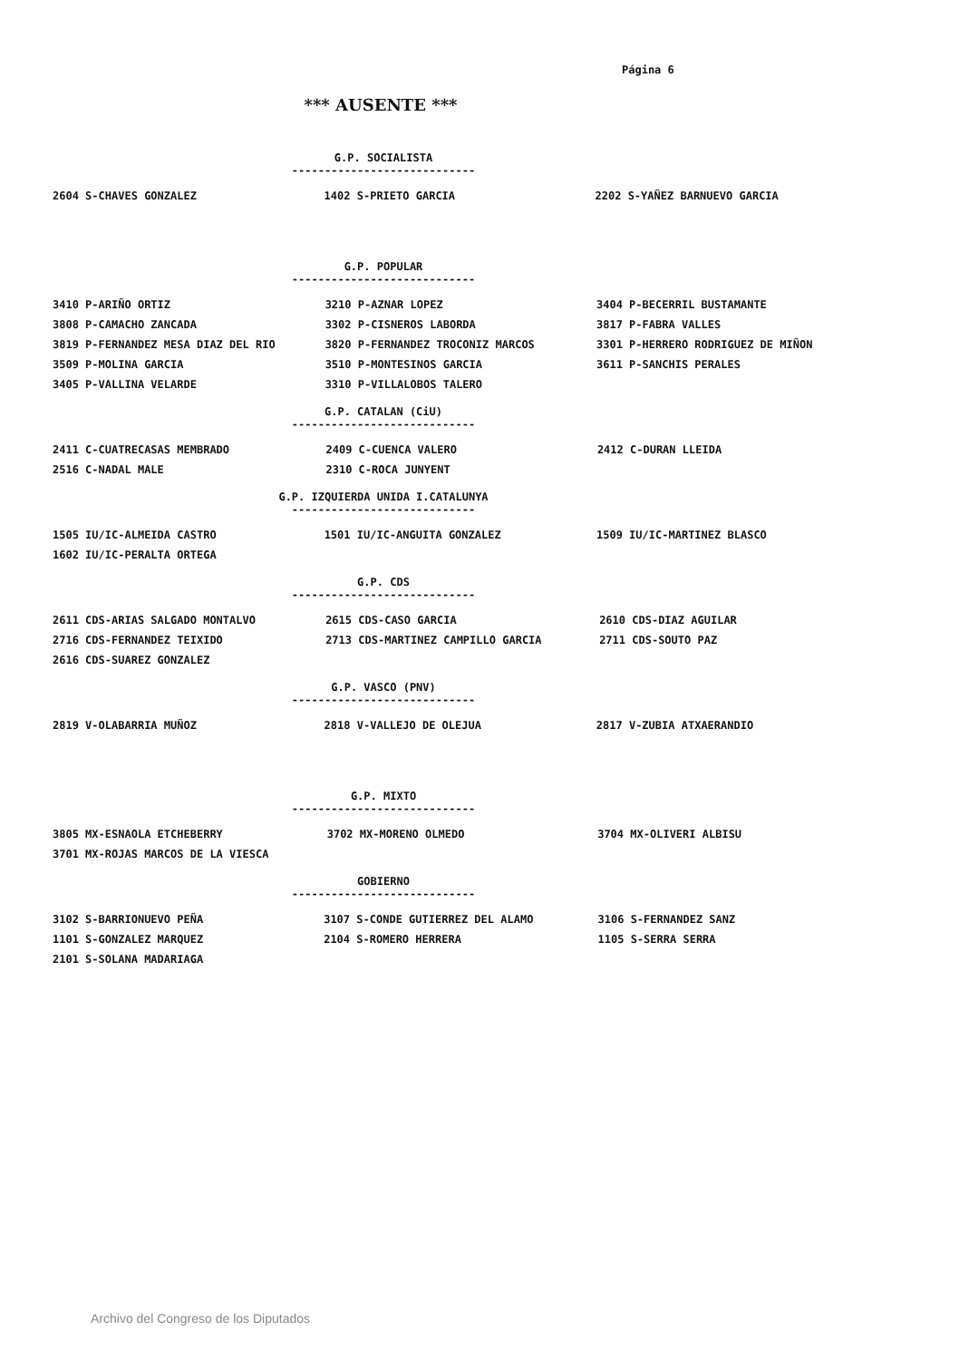Página 6
*** AUSENTE ***
G.P. SOCIALISTA
----------------------------
| 2604 S-CHAVES GONZALEZ | 1402 S-PRIETO GARCIA | 2202 S-YAÑEZ BARNUEVO GARCIA |
G.P. POPULAR
----------------------------
| 3410 P-ARIÑO ORTIZ | 3210 P-AZNAR LOPEZ | 3404 P-BECERRIL BUSTAMANTE |
| 3808 P-CAMACHO ZANCADA | 3302 P-CISNEROS LABORDA | 3817 P-FABRA VALLES |
| 3819 P-FERNANDEZ MESA DIAZ DEL RIO | 3820 P-FERNANDEZ TROCONIZ MARCOS | 3301 P-HERRERO RODRIGUEZ DE MIÑON |
| 3509 P-MOLINA GARCIA | 3510 P-MONTESINOS GARCIA | 3611 P-SANCHIS PERALES |
| 3405 P-VALLINA VELARDE | 3310 P-VILLALOBOS TALERO | |
G.P. CATALAN (CiU)
----------------------------
| 2411 C-CUATRECASAS MEMBRADO | 2409 C-CUENCA VALERO | 2412 C-DURAN LLEIDA |
| 2516 C-NADAL MALE | 2310 C-ROCA JUNYENT | |
G.P. IZQUIERDA UNIDA I.CATALUNYA
----------------------------
| 1505 IU/IC-ALMEIDA CASTRO | 1501 IU/IC-ANGUITA GONZALEZ | 1509 IU/IC-MARTINEZ BLASCO |
| 1602 IU/IC-PERALTA ORTEGA | | |
G.P. CDS
----------------------------
| 2611 CDS-ARIAS SALGADO MONTALVO | 2615 CDS-CASO GARCIA | 2610 CDS-DIAZ AGUILAR |
| 2716 CDS-FERNANDEZ TEIXIDO | 2713 CDS-MARTINEZ CAMPILLO GARCIA | 2711 CDS-SOUTO PAZ |
| 2616 CDS-SUAREZ GONZALEZ | | |
G.P. VASCO (PNV)
----------------------------
| 2819 V-OLABARRIA MUÑOZ | 2818 V-VALLEJO DE OLEJUA | 2817 V-ZUBIA ATXAERANDIO |
G.P. MIXTO
----------------------------
| 3805 MX-ESNAOLA ETCHEBERRY | 3702 MX-MORENO OLMEDO | 3704 MX-OLIVERI ALBISU |
| 3701 MX-ROJAS MARCOS DE LA VIESCA | | |
GOBIERNO
----------------------------
| 3102 S-BARRIONUEVO PEÑA | 3107 S-CONDE GUTIERREZ DEL ALAMO | 3106 S-FERNANDEZ SANZ |
| 1101 S-GONZALEZ MARQUEZ | 2104 S-ROMERO HERRERA | 1105 S-SERRA SERRA |
| 2101 S-SOLANA MADARIAGA | | |
Archivo del Congreso de los Diputados